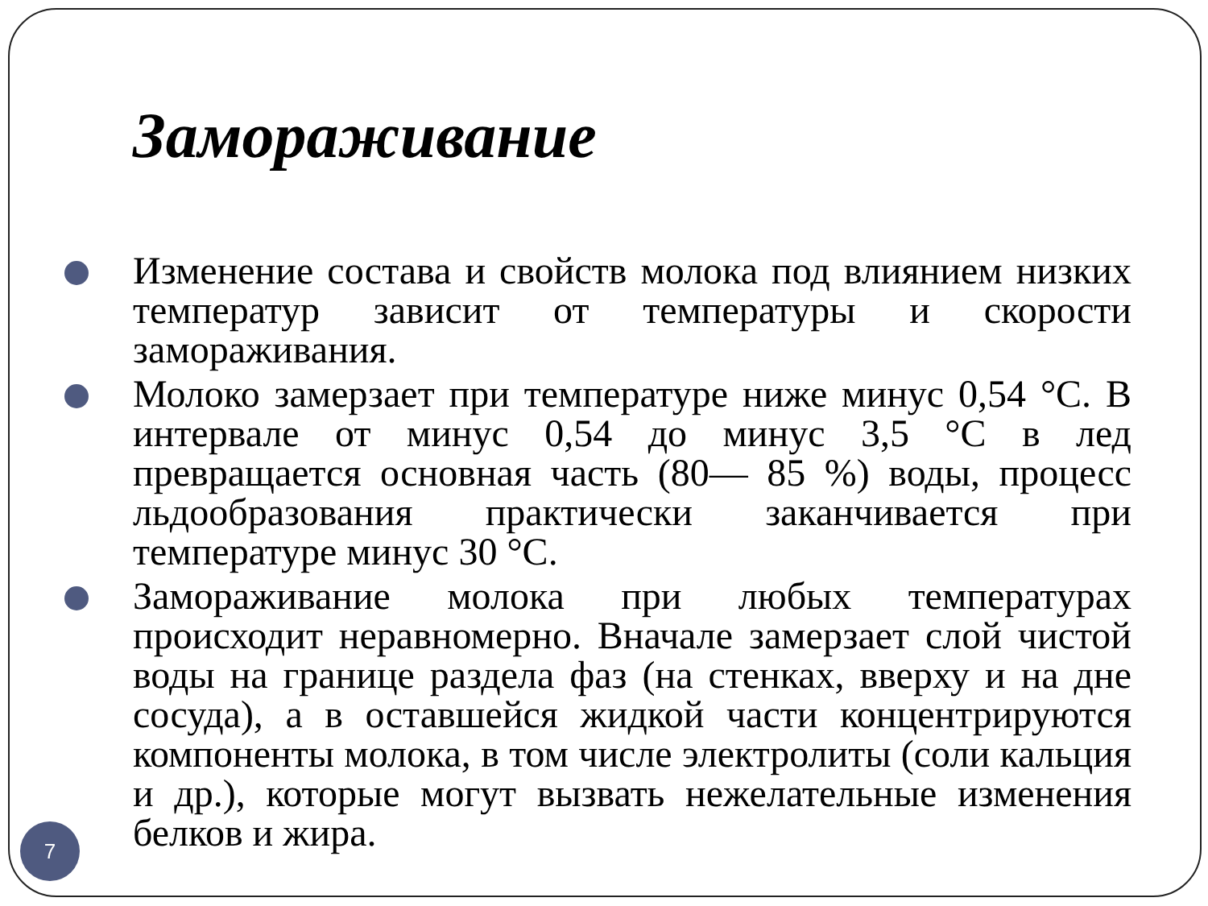Замораживание
Изменение состава и свойств молока под влиянием низких температур зависит от температуры и скорости замораживания.
Молоко замерзает при температуре ниже минус 0,54 °С. В интервале от минус 0,54 до минус 3,5 °С в лед превращается основная часть (80— 85 %) воды, процесс льдообразования практически заканчивается при температуре минус 30 °С.
Замораживание молока при любых температурах происходит неравномерно. Вначале замерзает слой чистой воды на границе раздела фаз (на стенках, вверху и на дне сосуда), а в оставшейся жидкой части концентрируются компоненты молока, в том числе электролиты (соли кальция и др.), которые могут вызвать нежелательные изменения белков и жира.
7